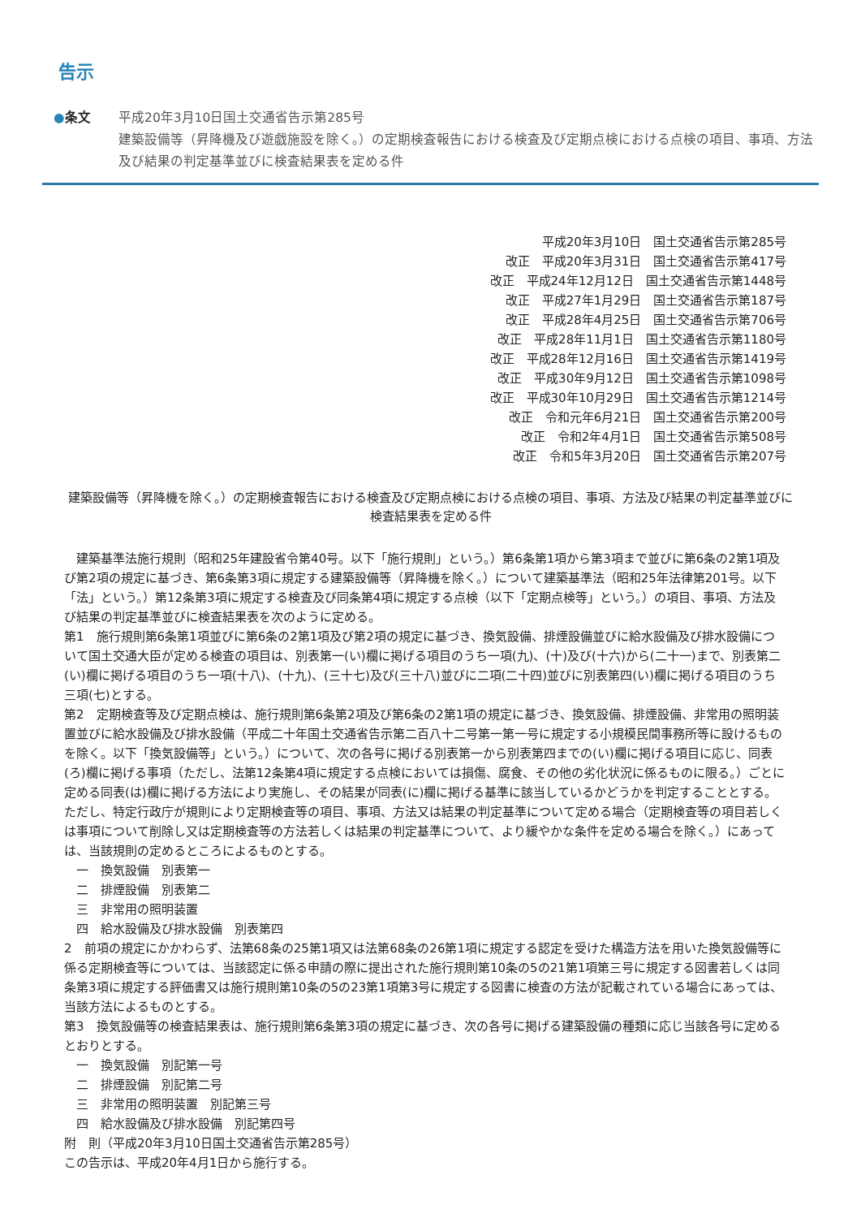告示
●条文 平成20年3月10日国土交通省告示第285号
建築設備等（昇降機及び遊戯施設を除く。）の定期検査報告における検査及び定期点検における点検の項目、事項、方法及び結果の判定基準並びに検査結果表を定める件
平成20年3月10日　国土交通省告示第285号
改正　平成20年3月31日　国土交通省告示第417号
改正　平成24年12月12日　国土交通省告示第1448号
改正　平成27年1月29日　国土交通省告示第187号
改正　平成28年4月25日　国土交通省告示第706号
改正　平成28年11月1日　国土交通省告示第1180号
改正　平成28年12月16日　国土交通省告示第1419号
改正　平成30年9月12日　国土交通省告示第1098号
改正　平成30年10月29日　国土交通省告示第1214号
改正　令和元年6月21日　国土交通省告示第200号
改正　令和2年4月1日　国土交通省告示第508号
改正　令和5年3月20日　国土交通省告示第207号
建築設備等（昇降機を除く。）の定期検査報告における検査及び定期点検における点検の項目、事項、方法及び結果の判定基準並びに検査結果表を定める件
　建築基準法施行規則（昭和25年建設省令第40号。以下「施行規則」という。）第6条第1項から第3項まで並びに第6条の2第1項及び第2項の規定に基づき、第6条第3項に規定する建築設備等（昇降機を除く。）について建築基準法（昭和25年法律第201号。以下「法」という。）第12条第3項に規定する検査及び同条第4項に規定する点検（以下「定期点検等」という。）の項目、事項、方法及び結果の判定基準並びに検査結果表を次のように定める。
第1　施行規則第6条第1項並びに第6条の2第1項及び第2項の規定に基づき、換気設備、排煙設備並びに給水設備及び排水設備について国土交通大臣が定める検査の項目は、別表第一(い)欄に掲げる項目のうち一項(九)、(十)及び(十六)から(二十一)まで、別表第二(い)欄に掲げる項目のうち一項(十八)、(十九)、(三十七)及び(三十八)並びに二項(二十四)並びに別表第四(い)欄に掲げる項目のうち三項(七)とする。
第2　定期検査等及び定期点検は、施行規則第6条第2項及び第6条の2第1項の規定に基づき、換気設備、排煙設備、非常用の照明装置並びに給水設備及び排水設備（平成二十年国土交通省告示第二百八十二号第一第一号に規定する小規模民間事務所等に設けるものを除く。以下「換気設備等」という。）について、次の各号に掲げる別表第一から別表第四までの(い)欄に掲げる項目に応じ、同表(ろ)欄に掲げる事項（ただし、法第12条第4項に規定する点検においては損傷、腐食、その他の劣化状況に係るものに限る。）ごとに定める同表(は)欄に掲げる方法により実施し、その結果が同表(に)欄に掲げる基準に該当しているかどうかを判定することとする。ただし、特定行政庁が規則により定期検査等の項目、事項、方法又は結果の判定基準について定める場合（定期検査等の項目若しくは事項について削除し又は定期検査等の方法若しくは結果の判定基準について、より緩やかな条件を定める場合を除く。）にあっては、当該規則の定めるところによるものとする。
一　換気設備　別表第一
二　排煙設備　別表第二
三　非常用の照明装置
四　給水設備及び排水設備　別表第四
2　前項の規定にかかわらず、法第68条の25第1項又は法第68条の26第1項に規定する認定を受けた構造方法を用いた換気設備等に係る定期検査等については、当該認定に係る申請の際に提出された施行規則第10条の5の21第1項第三号に規定する図書若しくは同条第3項に規定する評価書又は施行規則第10条の5の23第1項第3号に規定する図書に検査の方法が記載されている場合にあっては、当該方法によるものとする。
第3　換気設備等の検査結果表は、施行規則第6条第3項の規定に基づき、次の各号に掲げる建築設備の種類に応じ当該各号に定めるとおりとする。
一　換気設備　別記第一号
二　排煙設備　別記第二号
三　非常用の照明装置　別記第三号
四　給水設備及び排水設備　別記第四号
附　則（平成20年3月10日国土交通省告示第285号）
この告示は、平成20年4月1日から施行する。